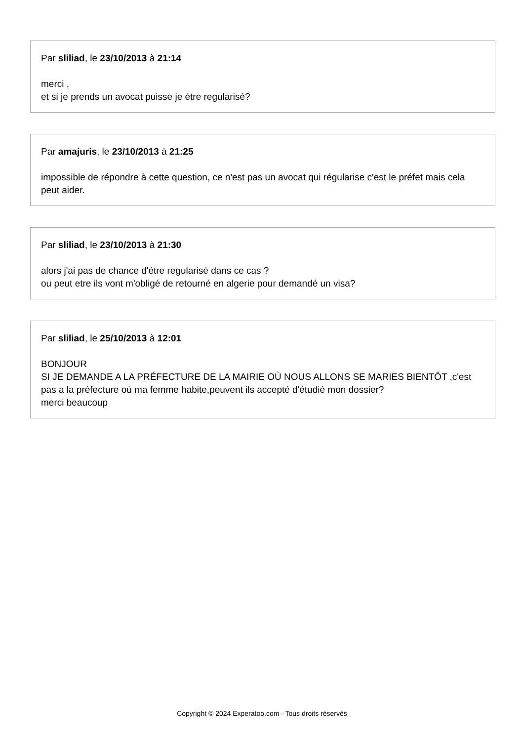Par sliliad, le 23/10/2013 à 21:14
merci ,
et si je prends un avocat puisse je étre regularisé?
Par amajuris, le 23/10/2013 à 21:25
impossible de répondre à cette question, ce n'est pas un avocat qui régularise c'est le préfet mais cela peut aider.
Par sliliad, le 23/10/2013 à 21:30
alors j'ai pas de chance d'étre regularisé dans ce cas ?
ou peut etre ils vont m'obligé de retourné en algerie pour demandé un visa?
Par sliliad, le 25/10/2013 à 12:01
BONJOUR
SI JE DEMANDE A LA PRÉFECTURE DE LA MAIRIE OÙ NOUS ALLONS SE MARIES BIENTÔT ,c'est pas a la préfecture où ma femme habite,peuvent ils accepté d'étudié mon dossier?
merci beaucoup
Copyright © 2024 Experatoo.com - Tous droits réservés